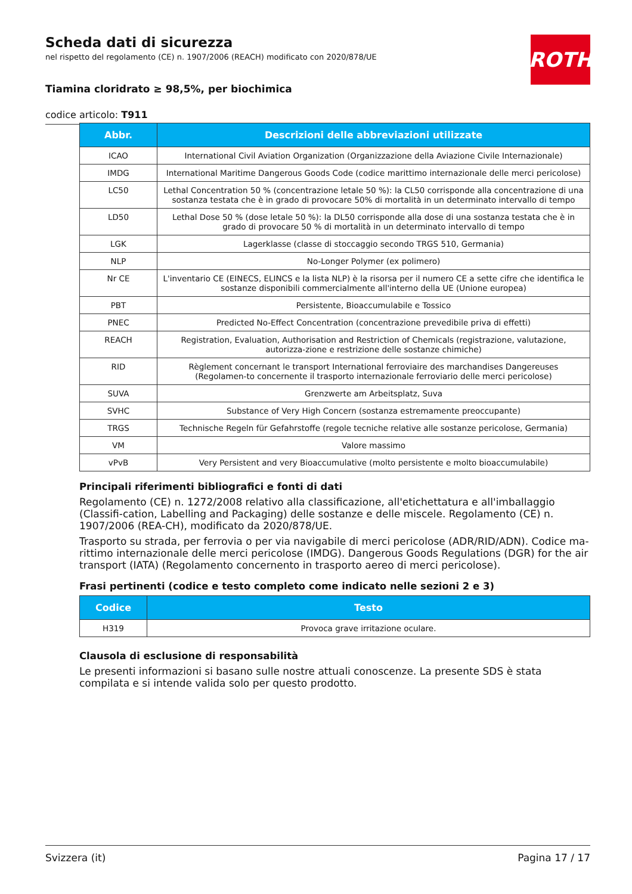ROTH
Scheda dati di sicurezza
nel rispetto del regolamento (CE) n. 1907/2006 (REACH) modificato con 2020/878/UE
Tiamina cloridrato ≥ 98,5%, per biochimica
codice articolo: T911
| Abbr. | Descrizioni delle abbreviazioni utilizzate |
| --- | --- |
| ICAO | International Civil Aviation Organization (Organizzazione della Aviazione Civile Internazionale) |
| IMDG | International Maritime Dangerous Goods Code (codice marittimo internazionale delle merci pericolose) |
| LC50 | Lethal Concentration 50 % (concentrazione letale 50 %): la CL50 corrisponde alla concentrazione di una sostanza testata che è in grado di provocare 50% di mortalità in un determinato intervallo di tempo |
| LD50 | Lethal Dose 50 % (dose letale 50 %): la DL50 corrisponde alla dose di una sostanza testata che è in grado di provocare 50 % di mortalità in un determinato intervallo di tempo |
| LGK | Lagerklasse (classe di stoccaggio secondo TRGS 510, Germania) |
| NLP | No-Longer Polymer (ex polimero) |
| Nr CE | L'inventario CE (EINECS, ELINCS e la lista NLP) è la risorsa per il numero CE a sette cifre che identifica le sostanze disponibili commercialmente all'interno della UE (Unione europea) |
| PBT | Persistente, Bioaccumulabile e Tossico |
| PNEC | Predicted No-Effect Concentration (concentrazione prevedibile priva di effetti) |
| REACH | Registration, Evaluation, Authorisation and Restriction of Chemicals (registrazione, valutazione, autorizza-zione e restrizione delle sostanze chimiche) |
| RID | Règlement concernant le transport International ferroviaire des marchandises Dangereuses (Regolamen-to concernente il trasporto internazionale ferroviario delle merci pericolose) |
| SUVA | Grenzwerte am Arbeitsplatz, Suva |
| SVHC | Substance of Very High Concern (sostanza estremamente preoccupante) |
| TRGS | Technische Regeln für Gefahrstoffe (regole tecniche relative alle sostanze pericolose, Germania) |
| VM | Valore massimo |
| vPvB | Very Persistent and very Bioaccumulative (molto persistente e molto bioaccumulabile) |
Principali riferimenti bibliografici e fonti di dati
Regolamento (CE) n. 1272/2008 relativo alla classificazione, all'etichettatura e all'imballaggio (Classifi-cation, Labelling and Packaging) delle sostanze e delle miscele. Regolamento (CE) n. 1907/2006 (REA-CH), modificato da 2020/878/UE.
Trasporto su strada, per ferrovia o per via navigabile di merci pericolose (ADR/RID/ADN). Codice ma-rittimo internazionale delle merci pericolose (IMDG). Dangerous Goods Regulations (DGR) for the air transport (IATA) (Regolamento concernento in trasporto aereo di merci pericolose).
Frasi pertinenti (codice e testo completo come indicato nelle sezioni 2 e 3)
| Codice | Testo |
| --- | --- |
| H319 | Provoca grave irritazione oculare. |
Clausola di esclusione di responsabilità
Le presenti informazioni si basano sulle nostre attuali conoscenze. La presente SDS è stata compilata e si intende valida solo per questo prodotto.
Svizzera (it) Pagina 17 / 17